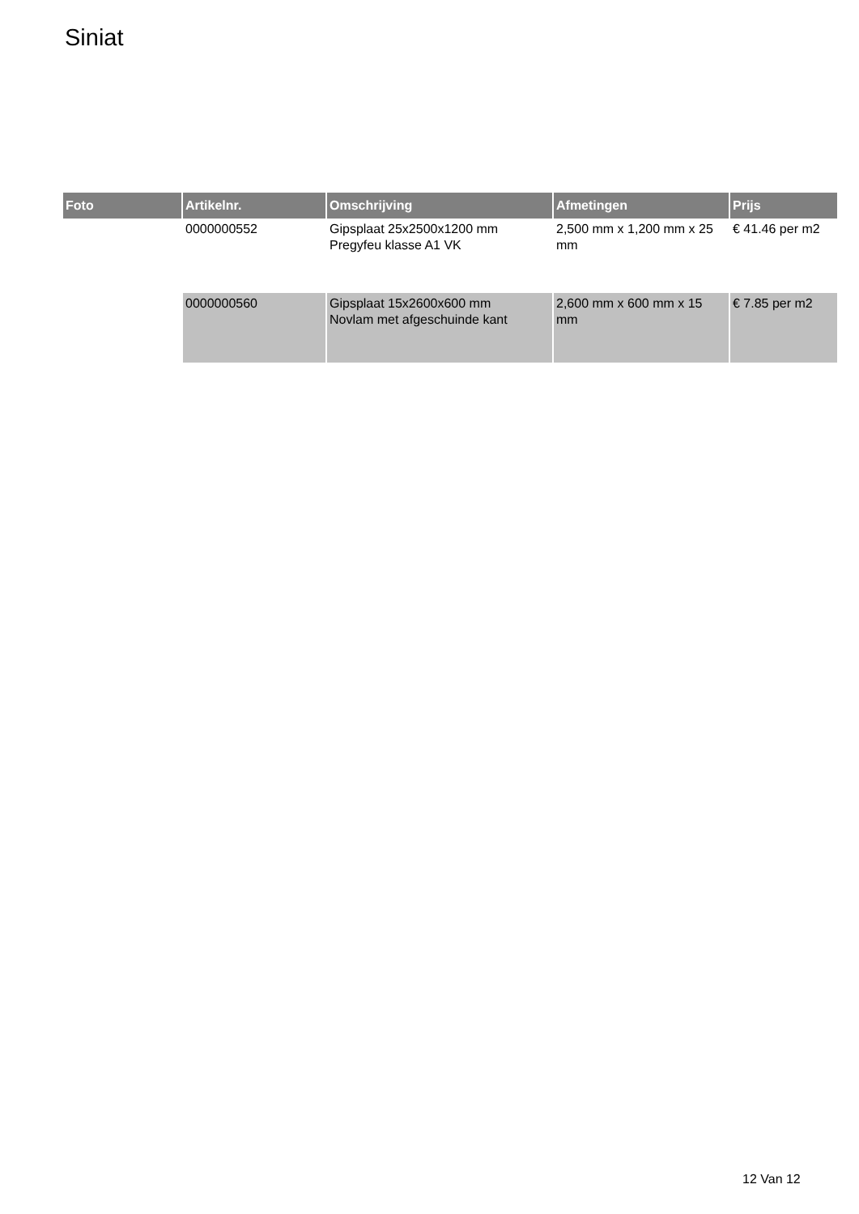Siniat
| Foto | Artikelnr. | Omschrijving | Afmetingen | Prijs |
| --- | --- | --- | --- | --- |
| | 0000000552 | Gipsplaat 25x2500x1200 mm Pregyfeu klasse A1 VK | 2,500 mm x 1,200 mm x 25 mm | € 41.46 per m2 |
| | 0000000560 | Gipsplaat 15x2600x600 mm Novlam met afgeschuinde kant | 2,600 mm x 600 mm x 15 mm | € 7.85 per m2 |
12 Van 12